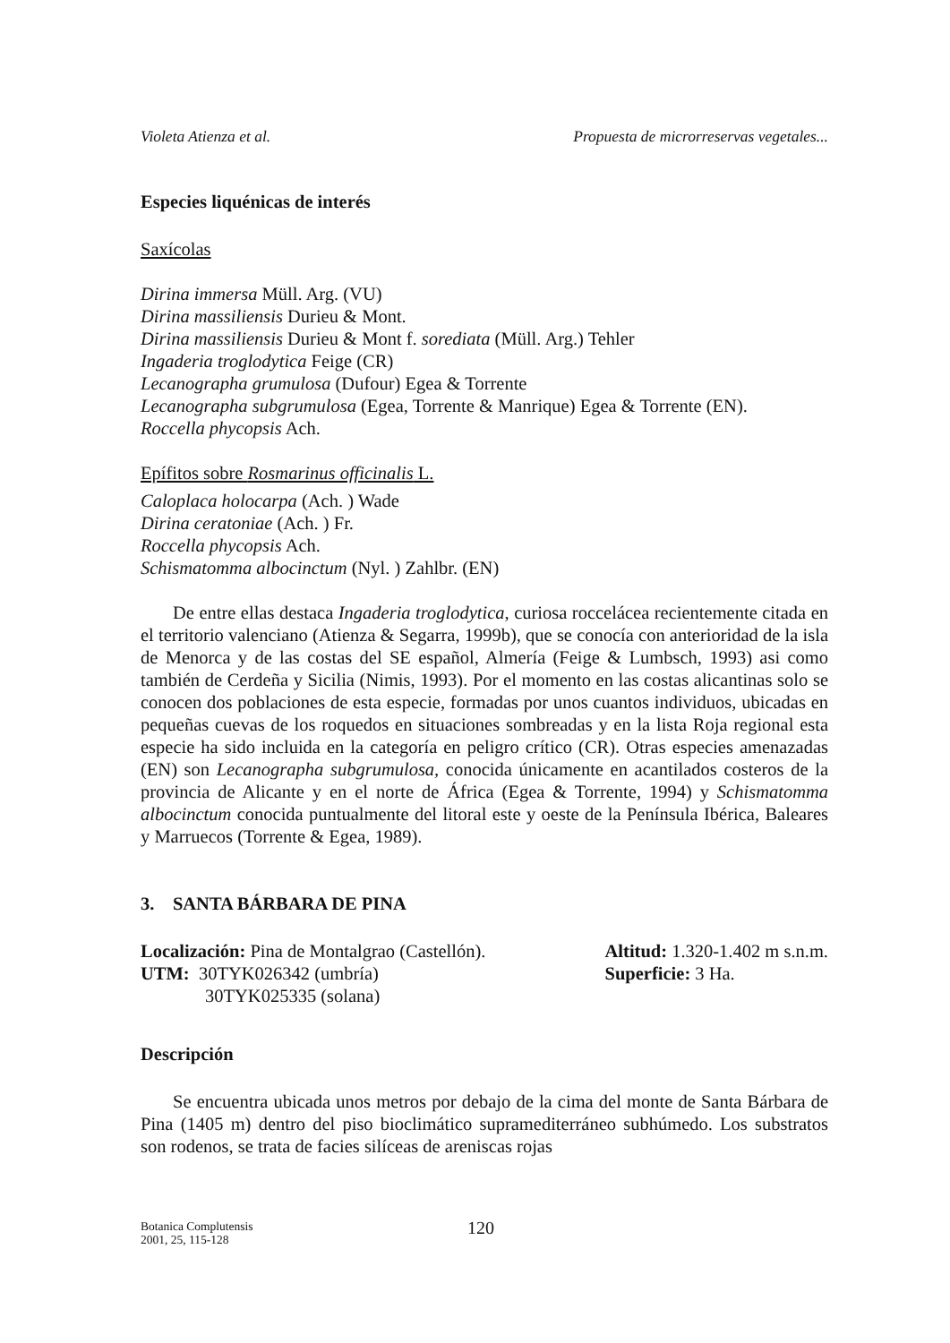Violeta Atienza et al. Propuesta de microrreservas vegetales...
Especies liquénicas de interés
Saxícolas
Dirina immersa Müll. Arg. (VU)
Dirina massiliensis Durieu & Mont.
Dirina massiliensis Durieu & Mont f. sorediata (Müll. Arg.) Tehler
Ingaderia troglodytica Feige (CR)
Lecanographa grumulosa (Dufour) Egea & Torrente
Lecanographa subgrumulosa (Egea, Torrente & Manrique) Egea & Torrente (EN).
Roccella phycopsis Ach.
Epífitos sobre Rosmarinus officinalis L.
Caloplaca holocarpa (Ach. ) Wade
Dirina ceratoniae (Ach. ) Fr.
Roccella phycopsis Ach.
Schismatomma albocinctum (Nyl. ) Zahlbr. (EN)
De entre ellas destaca Ingaderia troglodytica, curiosa roccelácea recientemente citada en el territorio valenciano (Atienza & Segarra, 1999b), que se conocía con anterioridad de la isla de Menorca y de las costas del SE español, Almería (Feige & Lumbsch, 1993) asi como también de Cerdeña y Sicilia (Nimis, 1993). Por el momento en las costas alicantinas solo se conocen dos poblaciones de esta especie, formadas por unos cuantos individuos, ubicadas en pequeñas cuevas de los roquedos en situaciones sombreadas y en la lista Roja regional esta especie ha sido incluida en la categoría en peligro crítico (CR). Otras especies amenazadas (EN) son Lecanographa subgrumulosa, conocida únicamente en acantilados costeros de la provincia de Alicante y en el norte de África (Egea & Torrente, 1994) y Schismatomma albocinctum conocida puntualmente del litoral este y oeste de la Península Ibérica, Baleares y Marruecos (Torrente & Egea, 1989).
3. SANTA BÁRBARA DE PINA
Localización: Pina de Montalgrao (Castellón).
UTM: 30TYK026342 (umbría)
30TYK025335 (solana)
Altitud: 1.320-1.402 m s.n.m.
Superficie: 3 Ha.
Descripción
Se encuentra ubicada unos metros por debajo de la cima del monte de Santa Bárbara de Pina (1405 m) dentro del piso bioclimático supramediterráneo subhúmedo. Los substratos son rodenos, se trata de facies silíceas de areniscas rojas
Botanica Complutensis
2001, 25, 115-128
120